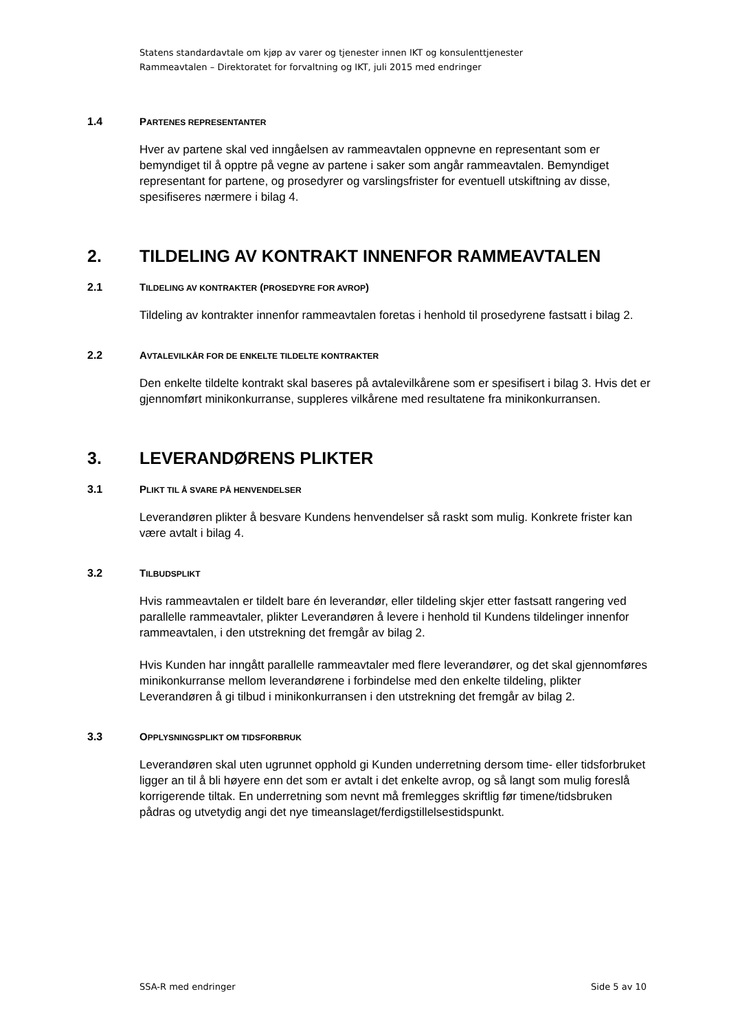Statens standardavtale om kjøp av varer og tjenester innen IKT og konsulenttjenester
Rammeavtalen – Direktoratet for forvaltning og IKT, juli 2015 med endringer
1.4 PARTENES REPRESENTANTER
Hver av partene skal ved inngåelsen av rammeavtalen oppnevne en representant som er bemyndiget til å opptre på vegne av partene i saker som angår rammeavtalen. Bemyndiget representant for partene, og prosedyrer og varslingsfrister for eventuell utskiftning av disse, spesifiseres nærmere i bilag 4.
2. TILDELING AV KONTRAKT INNENFOR RAMMEAVTALEN
2.1 TILDELING AV KONTRAKTER (PROSEDYRE FOR AVROP)
Tildeling av kontrakter innenfor rammeavtalen foretas i henhold til prosedyrene fastsatt i bilag 2.
2.2 AVTALEVILKÅR FOR DE ENKELTE TILDELTE KONTRAKTER
Den enkelte tildelte kontrakt skal baseres på avtalevilkårene som er spesifisert i bilag 3. Hvis det er gjennomført minikonkurranse, suppleres vilkårene med resultatene fra minikonkurransen.
3. LEVERANDØRENS PLIKTER
3.1 PLIKT TIL Å SVARE PÅ HENVENDELSER
Leverandøren plikter å besvare Kundens henvendelser så raskt som mulig. Konkrete frister kan være avtalt i bilag 4.
3.2 TILBUDSPLIKT
Hvis rammeavtalen er tildelt bare én leverandør, eller tildeling skjer etter fastsatt rangering ved parallelle rammeavtaler, plikter Leverandøren å levere i henhold til Kundens tildelinger innenfor rammeavtalen, i den utstrekning det fremgår av bilag 2.
Hvis Kunden har inngått parallelle rammeavtaler med flere leverandører, og det skal gjennomføres minikonkurranse mellom leverandørene i forbindelse med den enkelte tildeling, plikter Leverandøren å gi tilbud i minikonkurransen i den utstrekning det fremgår av bilag 2.
3.3 OPPLYSNINGSPLIKT OM TIDSFORBRUK
Leverandøren skal uten ugrunnet opphold gi Kunden underretning dersom time- eller tidsforbruket ligger an til å bli høyere enn det som er avtalt i det enkelte avrop, og så langt som mulig foreslå korrigerende tiltak. En underretning som nevnt må fremlegges skriftlig før timene/tidsbruken pådras og utvetydig angi det nye timeanslaget/ferdigstillelsestidspunkt.
SSA-R med endringer Side 5 av 10